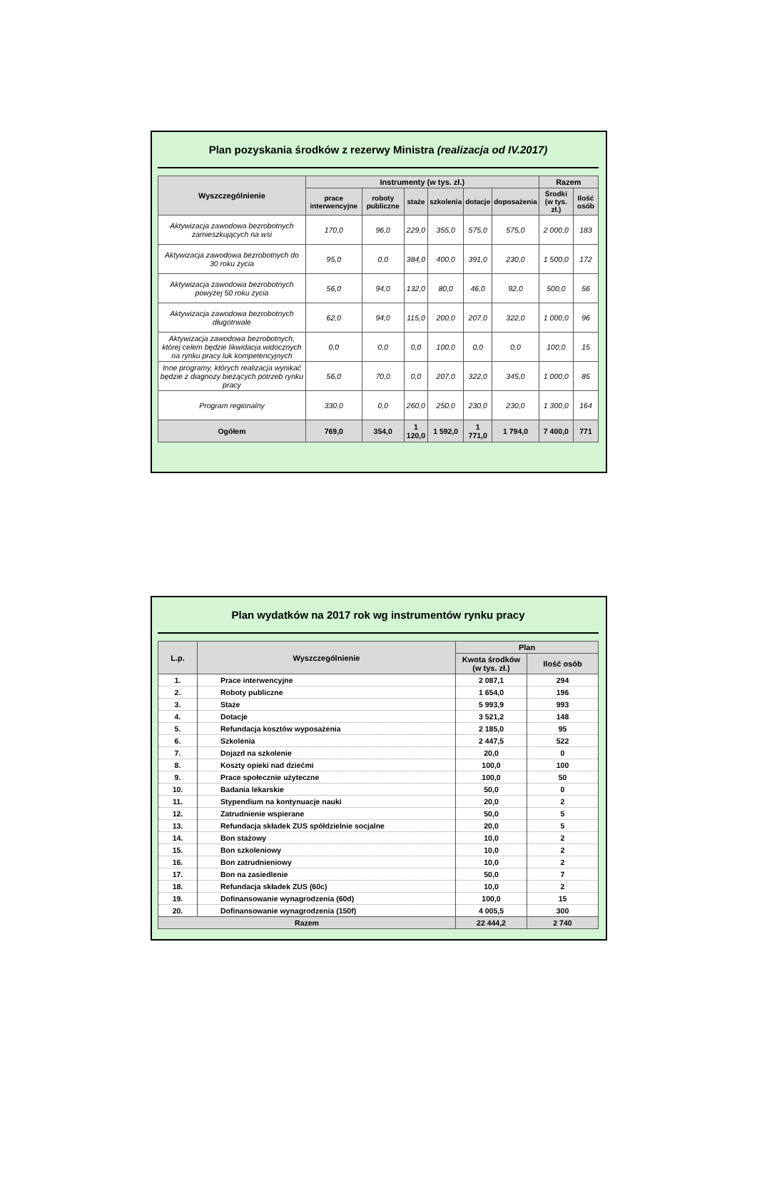Plan pozyskania środków z rezerwy Ministra (realizacja od IV.2017)
| Wyszczególnienie | Instrumenty (w tys. zł.) | | | | | | Razem | |
| --- | --- | --- | --- | --- | --- | --- | --- | --- |
| | prace interwencyjne | roboty publiczne | staże | szkolenia | dotacje | doposażenia | Środki (w tys. zł.) | Ilość osób |
| Aktywizacja zawodowa bezrobotnych zamieszkujących na wsi | 170,0 | 96,0 | 229,0 | 355,0 | 575,0 | 575,0 | 2 000,0 | 183 |
| Aktywizacja zawodowa bezrobotnych do 30 roku życia | 95,0 | 0,0 | 384,0 | 400,0 | 391,0 | 230,0 | 1 500,0 | 172 |
| Aktywizacja zawodowa bezrobotnych powyżej 50 roku życia | 56,0 | 94,0 | 132,0 | 80,0 | 46,0 | 92,0 | 500,0 | 56 |
| Aktywizacja zawodowa bezrobotnych długotrwale | 62,0 | 94,0 | 115,0 | 200,0 | 207,0 | 322,0 | 1 000,0 | 96 |
| Aktywizacja zawodowa bezrobotnych, której celem będzie likwidacja widocznych na rynku pracy luk kompetencyjnych | 0,0 | 0,0 | 0,0 | 100,0 | 0,0 | 0,0 | 100,0 | 15 |
| Inne programy, których realizacja wynikać będzie z diagnozy bieżących potrzeb rynku pracy | 56,0 | 70,0 | 0,0 | 207,0 | 322,0 | 345,0 | 1 000,0 | 85 |
| Program regionalny | 330,0 | 0,0 | 260,0 | 250,0 | 230,0 | 230,0 | 1 300,0 | 164 |
| Ogółem | 769,0 | 354,0 | 1 120,0 | 1 592,0 | 1 771,0 | 1 794,0 | 7 400,0 | 771 |
Plan wydatków na 2017 rok wg instrumentów rynku pracy
| L.p. | Wyszczególnienie | Plan | |
| --- | --- | --- | --- |
| | | Kwota środków (w tys. zł.) | Ilość osób |
| 1. | Prace interwencyjne | 2 087,1 | 294 |
| 2. | Roboty publiczne | 1 654,0 | 196 |
| 3. | Staże | 5 993,9 | 993 |
| 4. | Dotacje | 3 521,2 | 148 |
| 5. | Refundacja kosztów wyposażenia | 2 185,0 | 95 |
| 6. | Szkolenia | 2 447,5 | 522 |
| 7. | Dojazd na szkolenie | 20,0 | 0 |
| 8. | Koszty opieki nad dziećmi | 100,0 | 100 |
| 9. | Prace społecznie użyteczne | 100,0 | 50 |
| 10. | Badania lekarskie | 50,0 | 0 |
| 11. | Stypendium na kontynuacje nauki | 20,0 | 2 |
| 12. | Zatrudnienie wspierane | 50,0 | 5 |
| 13. | Refundacja składek ZUS spółdzielnie socjalne | 20,0 | 5 |
| 14. | Bon stażowy | 10,0 | 2 |
| 15. | Bon szkoleniowy | 10,0 | 2 |
| 16. | Bon zatrudnieniowy | 10,0 | 2 |
| 17. | Bon na zasiedlenie | 50,0 | 7 |
| 18. | Refundacja składek ZUS (60c) | 10,0 | 2 |
| 19. | Dofinansowanie wynagrodzenia (60d) | 100,0 | 15 |
| 20. | Dofinansowanie wynagrodzenia (150f) | 4 005,5 | 300 |
| Razem | | 22 444,2 | 2 740 |